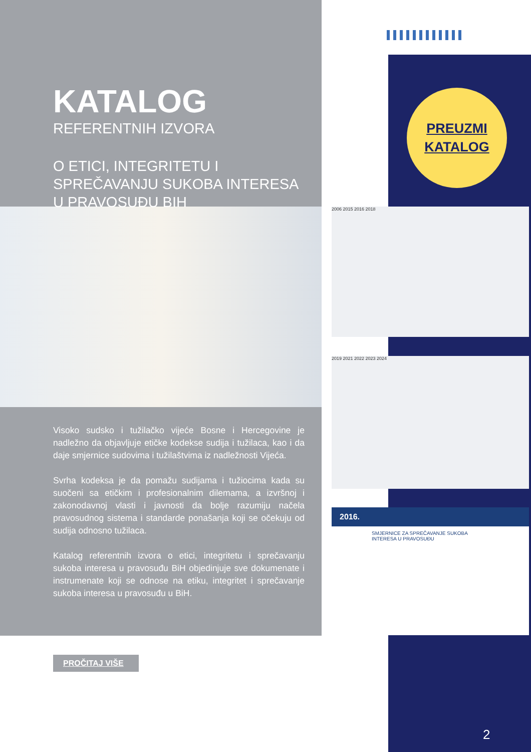PREUZMI
KATALOG
KATALOG
REFERENTNIH IZVORA
O ETICI, INTEGRITETU I SPREČAVANJU SUKOBA INTERESA U PRAVOSUĐU BIH
Visoko sudsko i tužilačko vijeće Bosne i Hercegovine je nadležno da objavljuje etičke kodekse sudija i tužilaca, kao i da daje smjernice sudovima i tužilaštvima iz nadležnosti Vijeća.
Svrha kodeksa je da pomažu sudijama i tužiocima kada su suočeni sa etičkim i profesionalnim dilemama, a izvršnoj i zakonodavnoj vlasti i javnosti da bolje razumiju načela pravosudnog sistema i standarde ponašanja koji se očekuju od sudija odnosno tužilaca.
Katalog referentnih izvora o etici, integritetu i sprečavanju sukoba interesa u pravosuđu BiH objedinjuje sve dokumenate i instrumenate koji se odnose na etiku, integritet i sprečavanje sukoba interesa u pravosuđu u BiH.
PROČITAJ VIŠE
2006 2015 2016 2018
2019 2021 2022 2023 2024
2016.
SMJERNICE ZA SPREČAVANJE SUKOBA INTERESA U PRAVOSUĐU
2